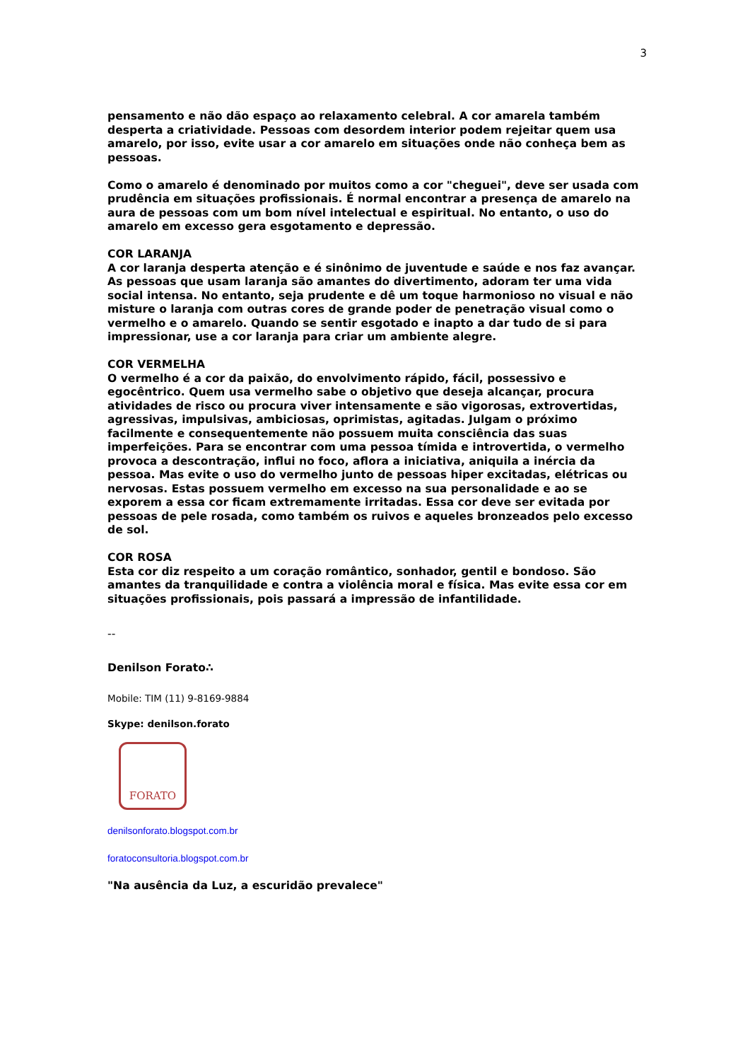3
pensamento e não dão espaço ao relaxamento celebral. A cor amarela também desperta a criatividade. Pessoas com desordem interior podem rejeitar quem usa amarelo, por isso, evite usar a cor amarelo em situações onde não conheça bem as pessoas.
Como o amarelo é denominado por muitos como a cor "cheguei", deve ser usada com prudência em situações profissionais. É normal encontrar a presença de amarelo na aura de pessoas com um bom nível intelectual e espiritual. No entanto, o uso do amarelo em excesso gera esgotamento e depressão.
COR LARANJA
A cor laranja desperta atenção e é sinônimo de juventude e saúde e nos faz avançar. As pessoas que usam laranja são amantes do divertimento, adoram ter uma vida social intensa. No entanto, seja prudente e dê um toque harmonioso no visual e não misture o laranja com outras cores de grande poder de penetração visual como o vermelho e o amarelo. Quando se sentir esgotado e inapto a dar tudo de si para impressionar, use a cor laranja para criar um ambiente alegre.
COR VERMELHA
O vermelho é a cor da paixão, do envolvimento rápido, fácil, possessivo e egocêntrico. Quem usa vermelho sabe o objetivo que deseja alcançar, procura atividades de risco ou procura viver intensamente e são vigorosas, extrovertidas, agressivas, impulsivas, ambiciosas, oprimistas, agitadas. Julgam o próximo facilmente e consequentemente não possuem muita consciência das suas imperfeições. Para se encontrar com uma pessoa tímida e introvertida, o vermelho provoca a descontração, influi no foco, aflora a iniciativa, aniquila a inércia da pessoa. Mas evite o uso do vermelho junto de pessoas hiper excitadas, elétricas ou nervosas. Estas possuem vermelho em excesso na sua personalidade e ao se exporem a essa cor ficam extremamente irritadas. Essa cor deve ser evitada por pessoas de pele rosada, como também os ruivos e aqueles bronzeados pelo excesso de sol.
COR ROSA
Esta cor diz respeito a um coração romântico, sonhador, gentil e bondoso. São amantes da tranquilidade e contra a violência moral e física. Mas evite essa cor em situações profissionais, pois passará a impressão de infantilidade.
--
Denilson Forato∴
Mobile: TIM (11) 9-8169-9884
Skype: denilson.forato
FORATO
denilsonforato.blogspot.com.br
foratoconsultoria.blogspot.com.br
"Na ausência da Luz, a escuridão prevalece"